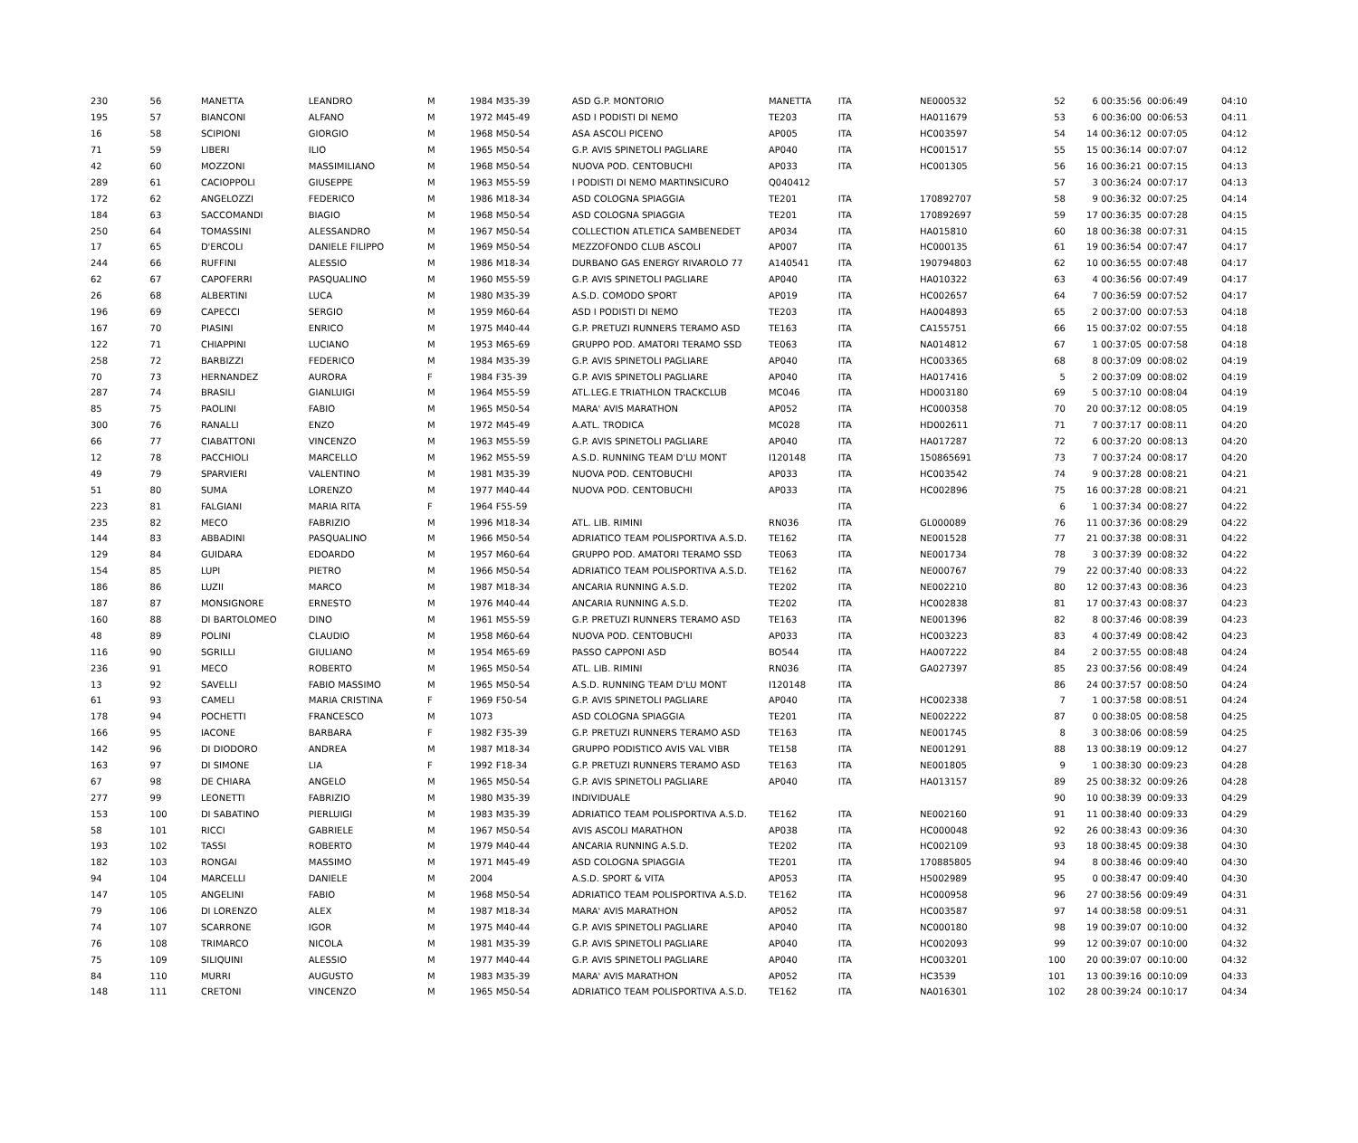| 230 | 56 | MANETTA | LEANDRO | M | 1984 M35-39 | ASD G.P. MONTORIO | MANETTA | ITA | NE000532 | 52 | 6 00:35:56 | 00:06:49 | 04:10 |
| 195 | 57 | BIANCONI | ALFANO | M | 1972 M45-49 | ASD I PODISTI DI NEMO | TE203 | ITA | HA011679 | 53 | 6 00:36:00 | 00:06:53 | 04:11 |
| 16 | 58 | SCIPIONI | GIORGIO | M | 1968 M50-54 | ASA ASCOLI PICENO | AP005 | ITA | HC003597 | 54 | 14 00:36:12 | 00:07:05 | 04:12 |
| 71 | 59 | LIBERI | ILIO | M | 1965 M50-54 | G.P. AVIS SPINETOLI PAGLIARE | AP040 | ITA | HC001517 | 55 | 15 00:36:14 | 00:07:07 | 04:12 |
| 42 | 60 | MOZZONI | MASSIMILIANO | M | 1968 M50-54 | NUOVA POD. CENTOBUCHI | AP033 | ITA | HC001305 | 56 | 16 00:36:21 | 00:07:15 | 04:13 |
| 289 | 61 | CACIOPPOLI | GIUSEPPE | M | 1963 M55-59 | I PODISTI DI NEMO MARTINSICURO | Q040412 | | | 57 | 3 00:36:24 | 00:07:17 | 04:13 |
| 172 | 62 | ANGELOZZI | FEDERICO | M | 1986 M18-34 | ASD COLOGNA SPIAGGIA | TE201 | ITA | 170892707 | 58 | 9 00:36:32 | 00:07:25 | 04:14 |
| 184 | 63 | SACCOMANDI | BIAGIO | M | 1968 M50-54 | ASD COLOGNA SPIAGGIA | TE201 | ITA | 170892697 | 59 | 17 00:36:35 | 00:07:28 | 04:15 |
| 250 | 64 | TOMASSINI | ALESSANDRO | M | 1967 M50-54 | COLLECTION ATLETICA SAMBENEDET | AP034 | ITA | HA015810 | 60 | 18 00:36:38 | 00:07:31 | 04:15 |
| 17 | 65 | D'ERCOLI | DANIELE FILIPPO | M | 1969 M50-54 | MEZZOFONDO CLUB ASCOLI | AP007 | ITA | HC000135 | 61 | 19 00:36:54 | 00:07:47 | 04:17 |
| 244 | 66 | RUFFINI | ALESSIO | M | 1986 M18-34 | DURBANO GAS ENERGY RIVAROLO 77 | A140541 | ITA | 190794803 | 62 | 10 00:36:55 | 00:07:48 | 04:17 |
| 62 | 67 | CAPOFERRI | PASQUALINO | M | 1960 M55-59 | G.P. AVIS SPINETOLI PAGLIARE | AP040 | ITA | HA010322 | 63 | 4 00:36:56 | 00:07:49 | 04:17 |
| 26 | 68 | ALBERTINI | LUCA | M | 1980 M35-39 | A.S.D. COMODO SPORT | AP019 | ITA | HC002657 | 64 | 7 00:36:59 | 00:07:52 | 04:17 |
| 196 | 69 | CAPECCI | SERGIO | M | 1959 M60-64 | ASD I PODISTI DI NEMO | TE203 | ITA | HA004893 | 65 | 2 00:37:00 | 00:07:53 | 04:18 |
| 167 | 70 | PIASINI | ENRICO | M | 1975 M40-44 | G.P. PRETUZI RUNNERS TERAMO ASD | TE163 | ITA | CA155751 | 66 | 15 00:37:02 | 00:07:55 | 04:18 |
| 122 | 71 | CHIAPPINI | LUCIANO | M | 1953 M65-69 | GRUPPO POD. AMATORI TERAMO SSD | TE063 | ITA | NA014812 | 67 | 1 00:37:05 | 00:07:58 | 04:18 |
| 258 | 72 | BARBIZZI | FEDERICO | M | 1984 M35-39 | G.P. AVIS SPINETOLI PAGLIARE | AP040 | ITA | HC003365 | 68 | 8 00:37:09 | 00:08:02 | 04:19 |
| 70 | 73 | HERNANDEZ | AURORA | F | 1984 F35-39 | G.P. AVIS SPINETOLI PAGLIARE | AP040 | ITA | HA017416 | 5 | 2 00:37:09 | 00:08:02 | 04:19 |
| 287 | 74 | BRASILI | GIANLUIGI | M | 1964 M55-59 | ATL.LEG.E TRIATHLON TRACKCLUB | MC046 | ITA | HD003180 | 69 | 5 00:37:10 | 00:08:04 | 04:19 |
| 85 | 75 | PAOLINI | FABIO | M | 1965 M50-54 | MARA' AVIS MARATHON | AP052 | ITA | HC000358 | 70 | 20 00:37:12 | 00:08:05 | 04:19 |
| 300 | 76 | RANALLI | ENZO | M | 1972 M45-49 | A.ATL. TRODICA | MC028 | ITA | HD002611 | 71 | 7 00:37:17 | 00:08:11 | 04:20 |
| 66 | 77 | CIABATTONI | VINCENZO | M | 1963 M55-59 | G.P. AVIS SPINETOLI PAGLIARE | AP040 | ITA | HA017287 | 72 | 6 00:37:20 | 00:08:13 | 04:20 |
| 12 | 78 | PACCHIOLI | MARCELLO | M | 1962 M55-59 | A.S.D. RUNNING TEAM D'LU MONT | I120148 | ITA | 150865691 | 73 | 7 00:37:24 | 00:08:17 | 04:20 |
| 49 | 79 | SPARVIERI | VALENTINO | M | 1981 M35-39 | NUOVA POD. CENTOBUCHI | AP033 | ITA | HC003542 | 74 | 9 00:37:28 | 00:08:21 | 04:21 |
| 51 | 80 | SUMA | LORENZO | M | 1977 M40-44 | NUOVA POD. CENTOBUCHI | AP033 | ITA | HC002896 | 75 | 16 00:37:28 | 00:08:21 | 04:21 |
| 223 | 81 | FALGIANI | MARIA RITA | F | 1964 F55-59 | | | ITA | | 6 | 1 00:37:34 | 00:08:27 | 04:22 |
| 235 | 82 | MECO | FABRIZIO | M | 1996 M18-34 | ATL. LIB. RIMINI | RN036 | ITA | GL000089 | 76 | 11 00:37:36 | 00:08:29 | 04:22 |
| 144 | 83 | ABBADINI | PASQUALINO | M | 1966 M50-54 | ADRIATICO TEAM POLISPORTIVA A.S.D. | TE162 | ITA | NE001528 | 77 | 21 00:37:38 | 00:08:31 | 04:22 |
| 129 | 84 | GUIDARA | EDOARDO | M | 1957 M60-64 | GRUPPO POD. AMATORI TERAMO SSD | TE063 | ITA | NE001734 | 78 | 3 00:37:39 | 00:08:32 | 04:22 |
| 154 | 85 | LUPI | PIETRO | M | 1966 M50-54 | ADRIATICO TEAM POLISPORTIVA A.S.D. | TE162 | ITA | NE000767 | 79 | 22 00:37:40 | 00:08:33 | 04:22 |
| 186 | 86 | LUZII | MARCO | M | 1987 M18-34 | ANCARIA RUNNING A.S.D. | TE202 | ITA | NE002210 | 80 | 12 00:37:43 | 00:08:36 | 04:23 |
| 187 | 87 | MONSIGNORE | ERNESTO | M | 1976 M40-44 | ANCARIA RUNNING A.S.D. | TE202 | ITA | HC002838 | 81 | 17 00:37:43 | 00:08:37 | 04:23 |
| 160 | 88 | DI BARTOLOMEO | DINO | M | 1961 M55-59 | G.P. PRETUZI RUNNERS TERAMO ASD | TE163 | ITA | NE001396 | 82 | 8 00:37:46 | 00:08:39 | 04:23 |
| 48 | 89 | POLINI | CLAUDIO | M | 1958 M60-64 | NUOVA POD. CENTOBUCHI | AP033 | ITA | HC003223 | 83 | 4 00:37:49 | 00:08:42 | 04:23 |
| 116 | 90 | SGRILLI | GIULIANO | M | 1954 M65-69 | PASSO CAPPONI ASD | BO544 | ITA | HA007222 | 84 | 2 00:37:55 | 00:08:48 | 04:24 |
| 236 | 91 | MECO | ROBERTO | M | 1965 M50-54 | ATL. LIB. RIMINI | RN036 | ITA | GA027397 | 85 | 23 00:37:56 | 00:08:49 | 04:24 |
| 13 | 92 | SAVELLI | FABIO MASSIMO | M | 1965 M50-54 | A.S.D. RUNNING TEAM D'LU MONT | I120148 | ITA | | 86 | 24 00:37:57 | 00:08:50 | 04:24 |
| 61 | 93 | CAMELI | MARIA CRISTINA | F | 1969 F50-54 | G.P. AVIS SPINETOLI PAGLIARE | AP040 | ITA | HC002338 | 7 | 1 00:37:58 | 00:08:51 | 04:24 |
| 178 | 94 | POCHETTI | FRANCESCO | M | 1073 | ASD COLOGNA SPIAGGIA | TE201 | ITA | NE002222 | 87 | 0 00:38:05 | 00:08:58 | 04:25 |
| 166 | 95 | IACONE | BARBARA | F | 1982 F35-39 | G.P. PRETUZI RUNNERS TERAMO ASD | TE163 | ITA | NE001745 | 8 | 3 00:38:06 | 00:08:59 | 04:25 |
| 142 | 96 | DI DIODORO | ANDREA | M | 1987 M18-34 | GRUPPO PODISTICO AVIS VAL VIBR | TE158 | ITA | NE001291 | 88 | 13 00:38:19 | 00:09:12 | 04:27 |
| 163 | 97 | DI SIMONE | LIA | F | 1992 F18-34 | G.P. PRETUZI RUNNERS TERAMO ASD | TE163 | ITA | NE001805 | 9 | 1 00:38:30 | 00:09:23 | 04:28 |
| 67 | 98 | DE CHIARA | ANGELO | M | 1965 M50-54 | G.P. AVIS SPINETOLI PAGLIARE | AP040 | ITA | HA013157 | 89 | 25 00:38:32 | 00:09:26 | 04:28 |
| 277 | 99 | LEONETTI | FABRIZIO | M | 1980 M35-39 | INDIVIDUALE | | | | 90 | 10 00:38:39 | 00:09:33 | 04:29 |
| 153 | 100 | DI SABATINO | PIERLUIGI | M | 1983 M35-39 | ADRIATICO TEAM POLISPORTIVA A.S.D. | TE162 | ITA | NE002160 | 91 | 11 00:38:40 | 00:09:33 | 04:29 |
| 58 | 101 | RICCI | GABRIELE | M | 1967 M50-54 | AVIS ASCOLI MARATHON | AP038 | ITA | HC000048 | 92 | 26 00:38:43 | 00:09:36 | 04:30 |
| 193 | 102 | TASSI | ROBERTO | M | 1979 M40-44 | ANCARIA RUNNING A.S.D. | TE202 | ITA | HC002109 | 93 | 18 00:38:45 | 00:09:38 | 04:30 |
| 182 | 103 | RONGAI | MASSIMO | M | 1971 M45-49 | ASD COLOGNA SPIAGGIA | TE201 | ITA | 170885805 | 94 | 8 00:38:46 | 00:09:40 | 04:30 |
| 94 | 104 | MARCELLI | DANIELE | M | 2004 | A.S.D. SPORT & VITA | AP053 | ITA | H5002989 | 95 | 0 00:38:47 | 00:09:40 | 04:30 |
| 147 | 105 | ANGELINI | FABIO | M | 1968 M50-54 | ADRIATICO TEAM POLISPORTIVA A.S.D. | TE162 | ITA | HC000958 | 96 | 27 00:38:56 | 00:09:49 | 04:31 |
| 79 | 106 | DI LORENZO | ALEX | M | 1987 M18-34 | MARA' AVIS MARATHON | AP052 | ITA | HC003587 | 97 | 14 00:38:58 | 00:09:51 | 04:31 |
| 74 | 107 | SCARRONE | IGOR | M | 1975 M40-44 | G.P. AVIS SPINETOLI PAGLIARE | AP040 | ITA | NC000180 | 98 | 19 00:39:07 | 00:10:00 | 04:32 |
| 76 | 108 | TRIMARCO | NICOLA | M | 1981 M35-39 | G.P. AVIS SPINETOLI PAGLIARE | AP040 | ITA | HC002093 | 99 | 12 00:39:07 | 00:10:00 | 04:32 |
| 75 | 109 | SILIQUINI | ALESSIO | M | 1977 M40-44 | G.P. AVIS SPINETOLI PAGLIARE | AP040 | ITA | HC003201 | 100 | 20 00:39:07 | 00:10:00 | 04:32 |
| 84 | 110 | MURRI | AUGUSTO | M | 1983 M35-39 | MARA' AVIS MARATHON | AP052 | ITA | HC3539 | 101 | 13 00:39:16 | 00:10:09 | 04:33 |
| 148 | 111 | CRETONI | VINCENZO | M | 1965 M50-54 | ADRIATICO TEAM POLISPORTIVA A.S.D. | TE162 | ITA | NA016301 | 102 | 28 00:39:24 | 00:10:17 | 04:34 |